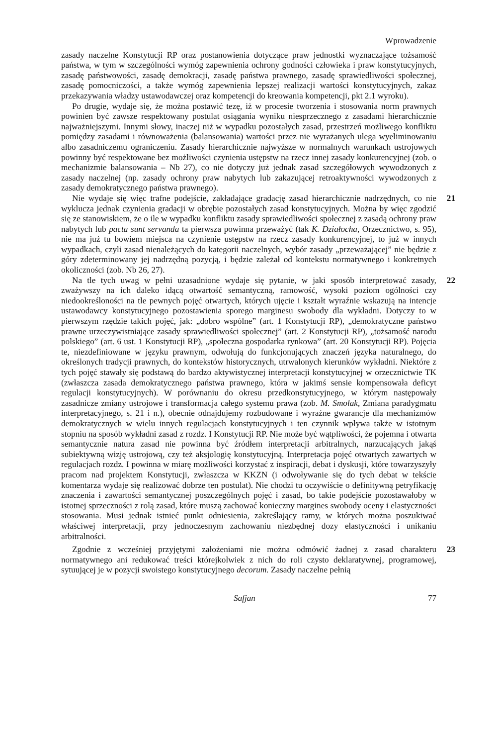Wprowadzenie
zasady naczelne Konstytucji RP oraz postanowienia dotyczące praw jednostki wyznaczające tożsamość państwa, w tym w szczególności wymóg zapewnienia ochrony godności człowieka i praw konstytucyjnych, zasadę państwowości, zasadę demokracji, zasadę państwa prawnego, zasadę sprawiedliwości społecznej, zasadę pomocniczości, a także wymóg zapewnienia lepszej realizacji wartości konstytucyjnych, zakaz przekazywania władzy ustawodawczej oraz kompetencji do kreowania kompetencji, pkt 2.1 wyroku).
Po drugie, wydaje się, że można postawić tezę, iż w procesie tworzenia i stosowania norm prawnych powinien być zawsze respektowany postulat osiągania wyniku niesprzecznego z zasadami hierarchicznie najważniejszymi. Innymi słowy, inaczej niż w wypadku pozostałych zasad, przestrzeń możliwego konfliktu pomiędzy zasadami i równoważenia (balansowania) wartości przez nie wyrażanych ulega wyeliminowaniu albo zasadniczemu ograniczeniu. Zasady hierarchicznie najwyższe w normalnych warunkach ustrojowych powinny być respektowane bez możliwości czynienia ustępstw na rzecz innej zasady konkurencyjnej (zob. o mechanizmie balansowania – Nb 27), co nie dotyczy już jednak zasad szczegółowych wywodzonych z zasady naczelnej (np. zasady ochrony praw nabytych lub zakazującej retroaktywności wywodzonych z zasady demokratycznego państwa prawnego).
21 Nie wydaje się więc trafne podejście, zakładające gradację zasad hierarchicznie nadrzędnych, co nie wyklucza jednak czynienia gradacji w obrębie pozostałych zasad konstytucyjnych. Można by więc zgodzić się ze stanowiskiem, że o ile w wypadku konfliktu zasady sprawiedliwości społecznej z zasadą ochrony praw nabytych lub pacta sunt servanda ta pierwsza powinna przeważyć (tak K. Działocha, Orzecznictwo, s. 95), nie ma już tu bowiem miejsca na czynienie ustępstw na rzecz zasady konkurencyjnej, to już w innych wypadkach, czyli zasad nienależących do kategorii naczelnych, wybór zasady „przeważającej” nie będzie z góry zdeterminowany jej nadrzędną pozycją, i będzie zależał od kontekstu normatywnego i konkretnych okoliczności (zob. Nb 26, 27).
22 Na tle tych uwag w pełni uzasadnione wydaje się pytanie, w jaki sposób interpretować zasady, zważywszy na ich daleko idącą otwartość semantyczną, ramowość, wysoki poziom ogólności czy niedookreśloności na tle pewnych pojęć otwartych, których ujęcie i kształt wyraźnie wskazują na intencje ustawodawcy konstytucyjnego pozostawienia sporego marginesu swobody dla wykładni. Dotyczy to w pierwszym rzędzie takich pojęć, jak: „dobro wspólne” (art. 1 Konstytucji RP), „demokratyczne państwo prawne urzeczywistniające zasady sprawiedliwości społecznej” (art. 2 Konstytucji RP), „tożsamość narodu polskiego” (art. 6 ust. 1 Konstytucji RP), „społeczna gospodarka rynkowa” (art. 20 Konstytucji RP). Pojęcia te, niezdefiniowane w języku prawnym, odwołują do funkcjonujących znaczeń języka naturalnego, do określonych tradycji prawnych, do kontekstów historycznych, utrwalonych kierunków wykładni. Niektóre z tych pojęć stawały się podstawą do bardzo aktywistycznej interpretacji konstytucyjnej w orzecznictwie TK (zwłaszcza zasada demokratycznego państwa prawnego, która w jakimś sensie kompensowała deficyt regulacji konstytucyjnych). W porównaniu do okresu przedkonstytucyjnego, w którym następowały zasadnicze zmiany ustrojowe i transformacja całego systemu prawa (zob. M. Smolak, Zmiana paradygmatu interpretacyjnego, s. 21 i n.), obecnie odnajdujemy rozbudowane i wyraźne gwarancje dla mechanizmów demokratycznych w wielu innych regulacjach konstytucyjnych i ten czynnik wpływa także w istotnym stopniu na sposób wykładni zasad z rozdz. I Konstytucji RP. Nie może być wątpliwości, że pojemna i otwarta semantycznie natura zasad nie powinna być źródłem interpretacji arbitralnych, narzucających jakąś subiektywną wizję ustrojową, czy też aksjologię konstytucyjną. Interpretacja pojęć otwartych zawartych w regulacjach rozdz. I powinna w miarę możliwości korzystać z inspiracji, debat i dyskusji, które towarzyszyły pracom nad projektem Konstytucji, zwłaszcza w KKZN (i odwoływanie się do tych debat w tekście komentarza wydaje się realizować dobrze ten postulat). Nie chodzi tu oczywiście o definitywną petryfikację znaczenia i zawartości semantycznej poszczególnych pojęć i zasad, bo takie podejście pozostawałoby w istotnej sprzeczności z rolą zasad, które muszą zachować konieczny margines swobody oceny i elastyczności stosowania. Musi jednak istnieć punkt odniesienia, zakreślający ramy, w których można poszukiwać właściwej interpretacji, przy jednoczesnym zachowaniu niezbędnej dozy elastyczności i unikaniu arbitralności.
23 Zgodnie z wcześniej przyjętymi założeniami nie można odmówić żadnej z zasad charakteru normatywnego ani redukować treści którejkolwiek z nich do roli czysto deklaratywnej, progra­mowej, sytuującej je w pozycji swoistego konstytucyjnego decorum. Zasady naczelne pełnią
Safjan 77